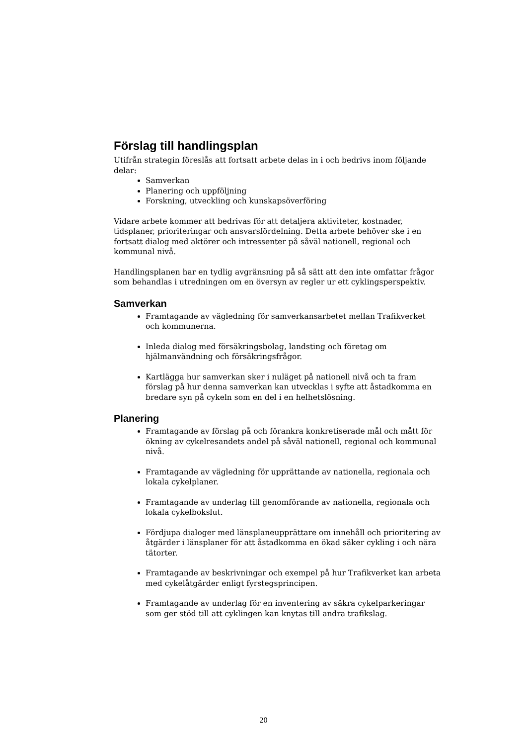Förslag till handlingsplan
Utifrån strategin föreslås att fortsatt arbete delas in i och bedrivs inom följande delar:
Samverkan
Planering och uppföljning
Forskning, utveckling och kunskapsöverföring
Vidare arbete kommer att bedrivas för att detaljera aktiviteter, kostnader, tidsplaner, prioriteringar och ansvarsfördelning. Detta arbete behöver ske i en fortsatt dialog med aktörer och intressenter på såväl nationell, regional och kommunal nivå.
Handlingsplanen har en tydlig avgränsning på så sätt att den inte omfattar frågor som behandlas i utredningen om en översyn av regler ur ett cyklingsperspektiv.
Samverkan
Framtagande av vägledning för samverkansarbetet mellan Trafikverket och kommunerna.
Inleda dialog med försäkringsbolag, landsting och företag om hjälmanvändning och försäkringsfrågor.
Kartlägga hur samverkan sker i nuläget på nationell nivå och ta fram förslag på hur denna samverkan kan utvecklas i syfte att åstadkomma en bredare syn på cykeln som en del i en helhetslösning.
Planering
Framtagande av förslag på och förankra konkretiserade mål och mått för ökning av cykelresandets andel på såväl nationell, regional och kommunal nivå.
Framtagande av vägledning för upprättande av nationella, regionala och lokala cykelplaner.
Framtagande av underlag till genomförande av nationella, regionala och lokala cykelbokslut.
Fördjupa dialoger med länsplaneupprättare om innehåll och prioritering av åtgärder i länsplaner för att åstadkomma en ökad säker cykling i och nära tätorter.
Framtagande av beskrivningar och exempel på hur Trafikverket kan arbeta med cykelåtgärder enligt fyrstegsprincipen.
Framtagande av underlag för en inventering av säkra cykelparkeringar som ger stöd till att cyklingen kan knytas till andra trafikslag.
20